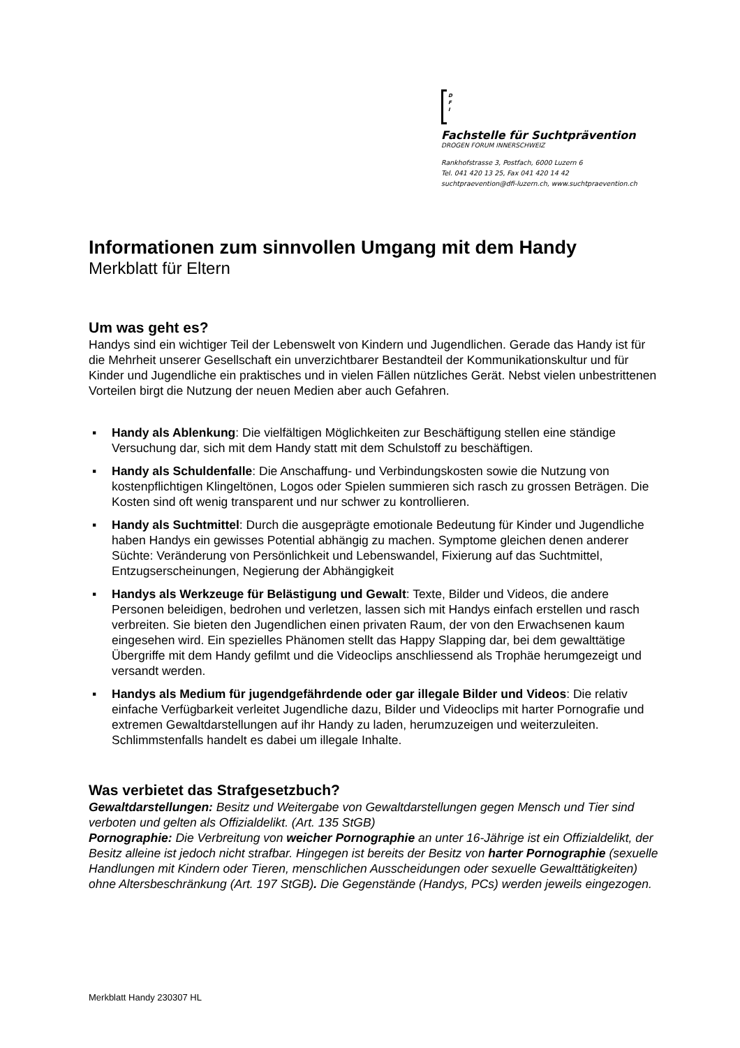D
F
I
Fachstelle für Suchtprävention
DROGEN FORUM INNERSCHWEIZ
Rankhofstrasse 3, Postfach, 6000 Luzern 6
Tel. 041 420 13 25, Fax 041 420 14 42
suchtpraevention@dfi-luzern.ch, www.suchtpraevention.ch
Informationen zum sinnvollen Umgang mit dem Handy
Merkblatt für Eltern
Um was geht es?
Handys sind ein wichtiger Teil der Lebenswelt von Kindern und Jugendlichen. Gerade das Handy ist für die Mehrheit unserer Gesellschaft ein unverzichtbarer Bestandteil der Kommunikationskultur und für Kinder und Jugendliche ein praktisches und in vielen Fällen nützliches Gerät. Nebst vielen unbestrittenen Vorteilen birgt die Nutzung der neuen Medien aber auch Gefahren.
▪ Handy als Ablenkung: Die vielfältigen Möglichkeiten zur Beschäftigung stellen eine ständige Versuchung dar, sich mit dem Handy statt mit dem Schulstoff zu beschäftigen.
▪ Handy als Schuldenfalle: Die Anschaffung- und Verbindungskosten sowie die Nutzung von kostenpflichtigen Klingeltönen, Logos oder Spielen summieren sich rasch zu grossen Beträgen. Die Kosten sind oft wenig transparent und nur schwer zu kontrollieren.
▪ Handy als Suchtmittel: Durch die ausgeprägte emotionale Bedeutung für Kinder und Jugendliche haben Handys ein gewisses Potential abhängig zu machen. Symptome gleichen denen anderer Süchte: Veränderung von Persönlichkeit und Lebenswandel, Fixierung auf das Suchtmittel, Entzugserscheinungen, Negierung der Abhängigkeit
▪ Handys als Werkzeuge für Belästigung und Gewalt: Texte, Bilder und Videos, die andere Personen beleidigen, bedrohen und verletzen, lassen sich mit Handys einfach erstellen und rasch verbreiten. Sie bieten den Jugendlichen einen privaten Raum, der von den Erwachsenen kaum eingesehen wird. Ein spezielles Phänomen stellt das Happy Slapping dar, bei dem gewalttätige Übergriffe mit dem Handy gefilmt und die Videoclips anschliessend als Trophäe herumgezeigt und versandt werden.
▪ Handys als Medium für jugendgefährdende oder gar illegale Bilder und Videos: Die relativ einfache Verfügbarkeit verleitet Jugendliche dazu, Bilder und Videoclips mit harter Pornografie und extremen Gewaltdarstellungen auf ihr Handy zu laden, herumzuzeigen und weiterzuleiten. Schlimmstenfalls handelt es dabei um illegale Inhalte.
Was verbietet das Strafgesetzbuch?
Gewaltdarstellungen: Besitz und Weitergabe von Gewaltdarstellungen gegen Mensch und Tier sind verboten und gelten als Offizialdelikt. (Art. 135 StGB)
Pornographie: Die Verbreitung von weicher Pornographie an unter 16-Jährige ist ein Offizialdelikt, der Besitz alleine ist jedoch nicht strafbar. Hingegen ist bereits der Besitz von harter Pornographie (sexuelle Handlungen mit Kindern oder Tieren, menschlichen Ausscheidungen oder sexuelle Gewalttätigkeiten) ohne Altersbeschränkung (Art. 197 StGB). Die Gegenstände (Handys, PCs) werden jeweils eingezogen.
Merkblatt Handy 230307 HL